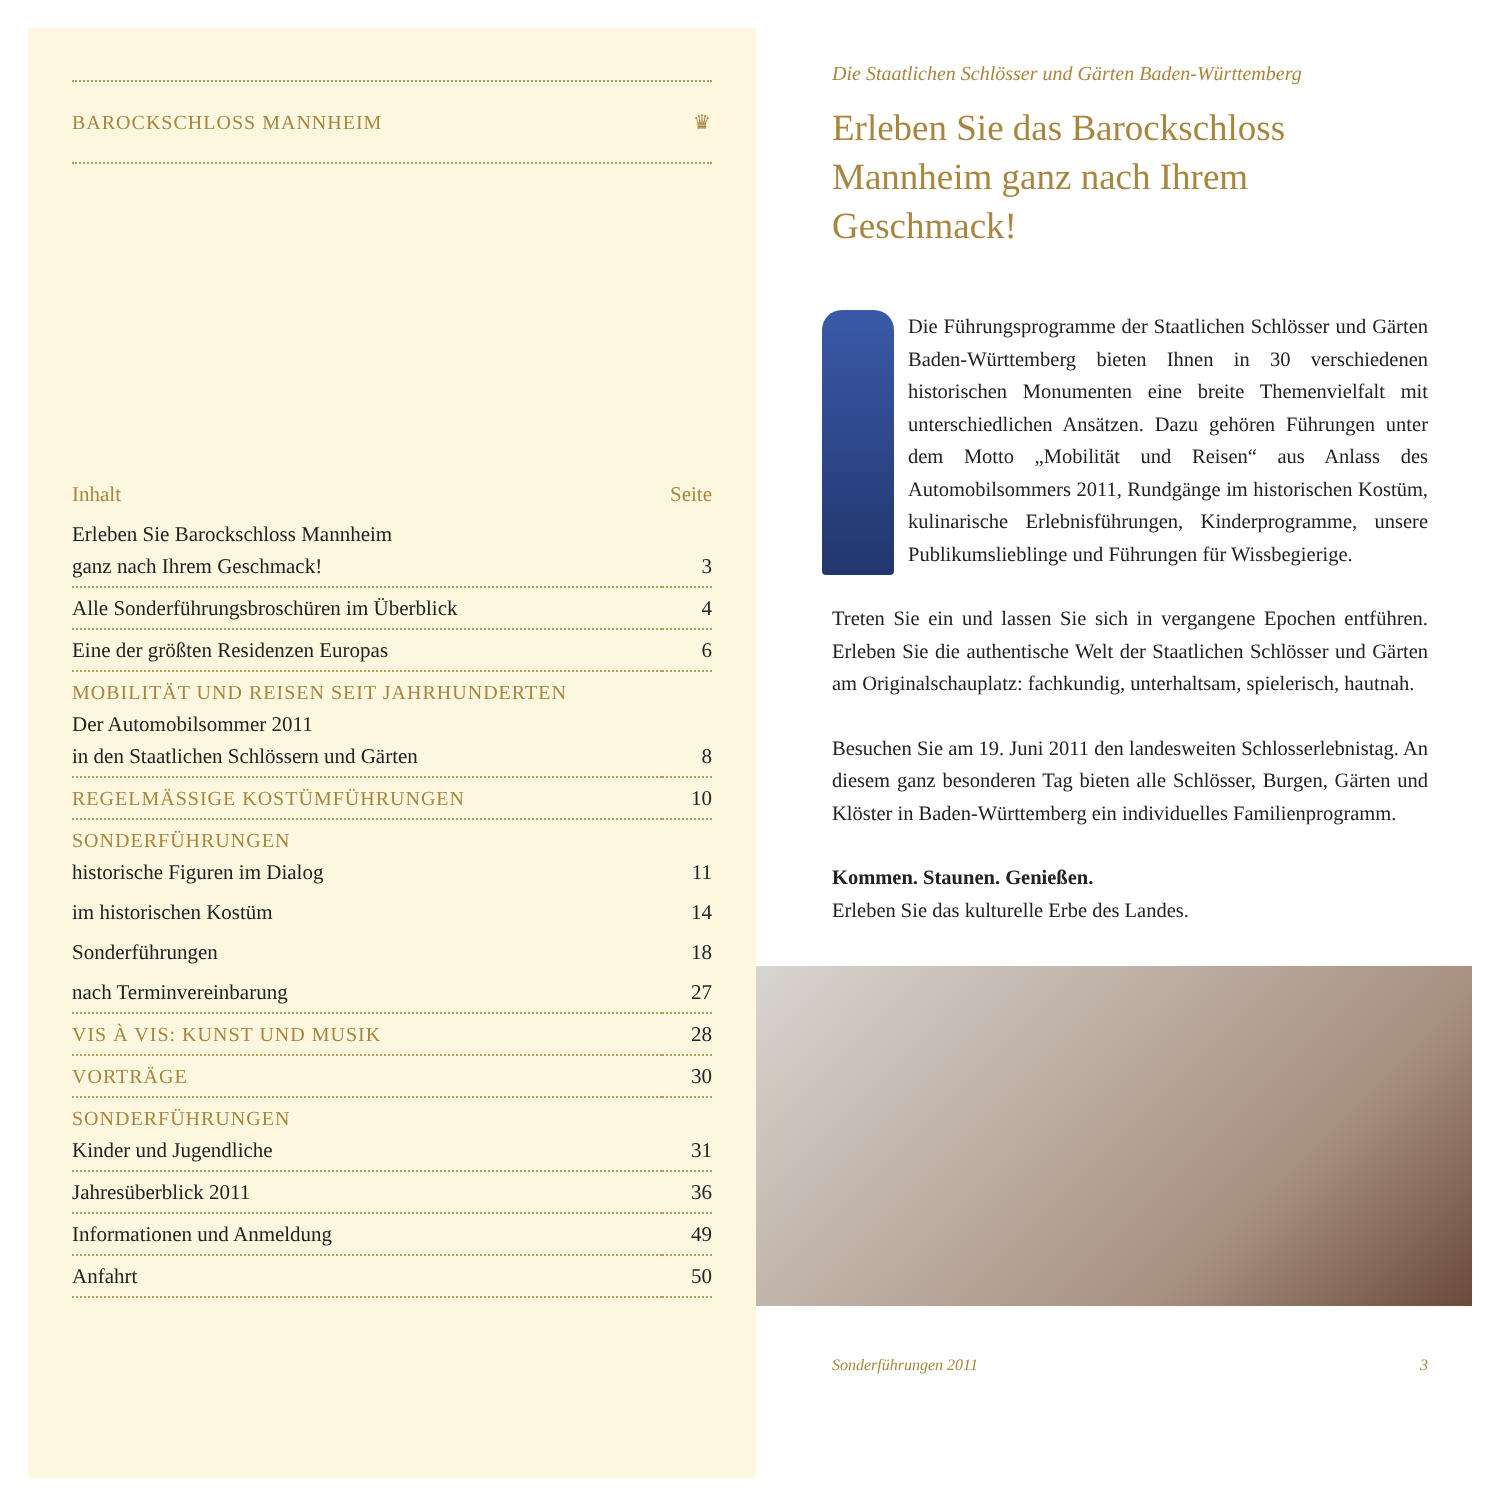BAROCKSCHLOSS MANNHEIM ♛
| Inhalt | Seite |
| --- | --- |
| Erleben Sie Barockschloss Mannheim ganz nach Ihrem Geschmack! | 3 |
| Alle Sonderführungsbroschüren im Überblick | 4 |
| Eine der größten Residenzen Europas | 6 |
| MOBILITÄT UND REISEN SEIT JAHRHUNDERTEN Der Automobilsommer 2011 in den Staatlichen Schlössern und Gärten | 8 |
| REGELMÄSSIGE KOSTÜMFÜHRUNGEN | 10 |
| SONDERFÜHRUNGEN historische Figuren im Dialog | 11 |
| im historischen Kostüm | 14 |
| Sonderführungen | 18 |
| nach Terminvereinbarung | 27 |
| VIS À VIS: KUNST UND MUSIK | 28 |
| VORTRÄGE | 30 |
| SONDERFÜHRUNGEN Kinder und Jugendliche | 31 |
| Jahresüberblick 2011 | 36 |
| Informationen und Anmeldung | 49 |
| Anfahrt | 50 |
Die Staatlichen Schlösser und Gärten Baden-Württemberg
Erleben Sie das Barockschloss Mannheim ganz nach Ihrem Geschmack!
Die Führungsprogramme der Staatlichen Schlösser und Gärten Baden-Württemberg bieten Ihnen in 30 verschiedenen historischen Monumenten eine breite Themenvielfalt mit unterschiedlichen Ansätzen. Dazu gehören Führungen unter dem Motto „Mobilität und Reisen“ aus Anlass des Automobilsommers 2011, Rundgänge im historischen Kostüm, kulinarische Erlebnisführungen, Kinderprogramme, unsere Publikumslieblinge und Führungen für Wissbegierige.
Treten Sie ein und lassen Sie sich in vergangene Epochen entführen. Erleben Sie die authentische Welt der Staatlichen Schlösser und Gärten am Originalschauplatz: fachkundig, unterhaltsam, spielerisch, hautnah.
Besuchen Sie am 19. Juni 2011 den landesweiten Schlosserlebnistag. An diesem ganz besonderen Tag bieten alle Schlösser, Burgen, Gärten und Klöster in Baden-Württemberg ein individuelles Familienprogramm.
Kommen. Staunen. Genießen.
Erleben Sie das kulturelle Erbe des Landes.
Sonderführungen 2011 3